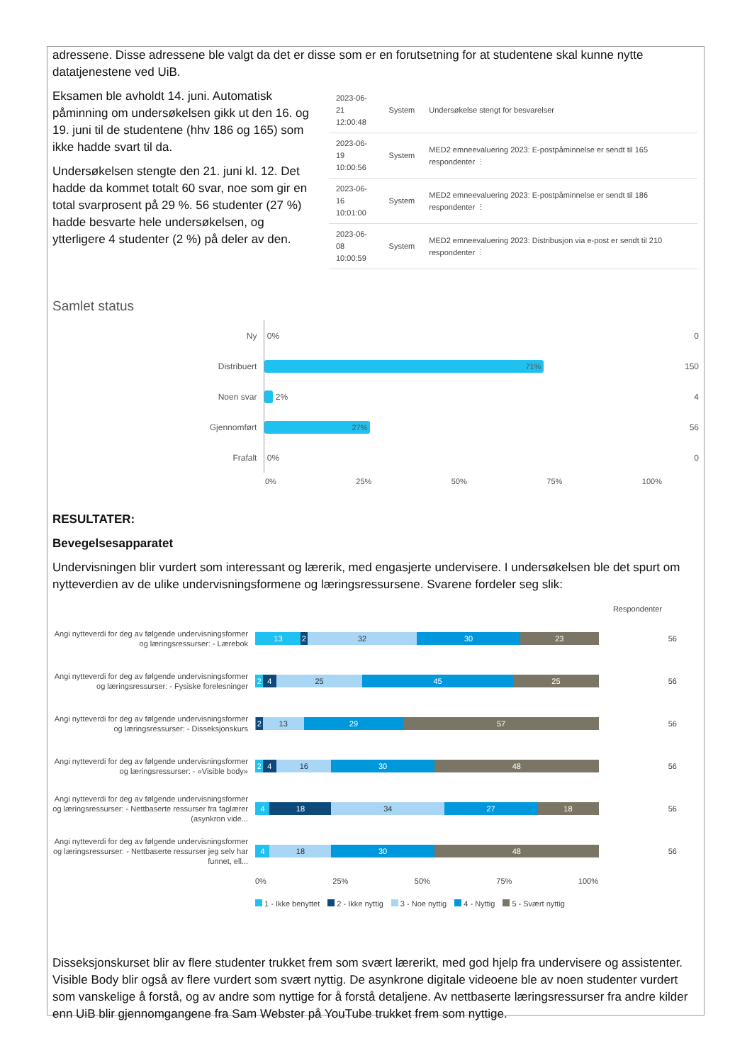adressene. Disse adressene ble valgt da det er disse som er en forutsetning for at studentene skal kunne nytte datatjenestene ved UiB.
Eksamen ble avholdt 14. juni. Automatisk påminning om undersøkelsen gikk ut den 16. og 19. juni til de studentene (hhv 186 og 165) som ikke hadde svart til da.
Undersøkelsen stengte den 21. juni kl. 12. Det hadde da kommet totalt 60 svar, noe som gir en total svarprosent på 29 %. 56 studenter (27 %) hadde besvarte hele undersøkelsen, og ytterligere 4 studenter (2 %) på deler av den.
| 2023-06-21 12:00:48 | System | Undersøkelse stengt for besvarelser |
| 2023-06-19 10:00:56 | System | MED2 emneevaluering 2023: E-postpåminnelse er sendt til 165 respondenter ⋮ |
| 2023-06-16 10:01:00 | System | MED2 emneevaluering 2023: E-postpåminnelse er sendt til 186 respondenter ⋮ |
| 2023-06-08 10:00:59 | System | MED2 emneevaluering 2023: Distribusjon via e-post er sendt til 210 respondenter ⋮ |
Samlet status
Ny
0%
0
Distribuert
71%
150
Noen svar
2%
4
Gjennomført
27%
56
Frafalt
0%
0
0% 25% 50% 75% 100%
RESULTATER:
Bevegelsesapparatet
Undervisningen blir vurdert som interessant og lærerik, med engasjerte undervisere. I undersøkelsen ble det spurt om nytteverdien av de ulike undervisningsformene og læringsressursene. Svarene fordeler seg slik:
Respondenter
Angi nytteverdi for deg av følgende undervisningsformer og læringsressurser: - Lærebok
13 2 32 30 23
56
Angi nytteverdi for deg av følgende undervisningsformer og læringsressurser: - Fysiske forelesninger
2 4 25 45 25
56
Angi nytteverdi for deg av følgende undervisningsformer og læringsressurser: - Disseksjonskurs
2 13 29 57
56
Angi nytteverdi for deg av følgende undervisningsformer og læringsressurser: - «Visible body»
2 4 16 30 48
56
Angi nytteverdi for deg av følgende undervisningsformer og læringsressurser: - Nettbaserte ressurser fra faglærer (asynkron vide...
4 18 34 27 18
56
Angi nytteverdi for deg av følgende undervisningsformer og læringsressurser: - Nettbaserte ressurser jeg selv har funnet, ell...
4 18 30 48
56
0% 25% 50% 75% 100%
1 - Ikke benyttet 2 - Ikke nyttig 3 - Noe nyttig 4 - Nyttig 5 - Svært nyttig
Disseksjonskurset blir av flere studenter trukket frem som svært lærerikt, med god hjelp fra undervisere og assistenter. Visible Body blir også av flere vurdert som svært nyttig. De asynkrone digitale videoene ble av noen studenter vurdert som vanskelige å forstå, og av andre som nyttige for å forstå detaljene. Av nettbaserte læringsressurser fra andre kilder enn UiB blir gjennomgangene fra Sam Webster på YouTube trukket frem som nyttige.